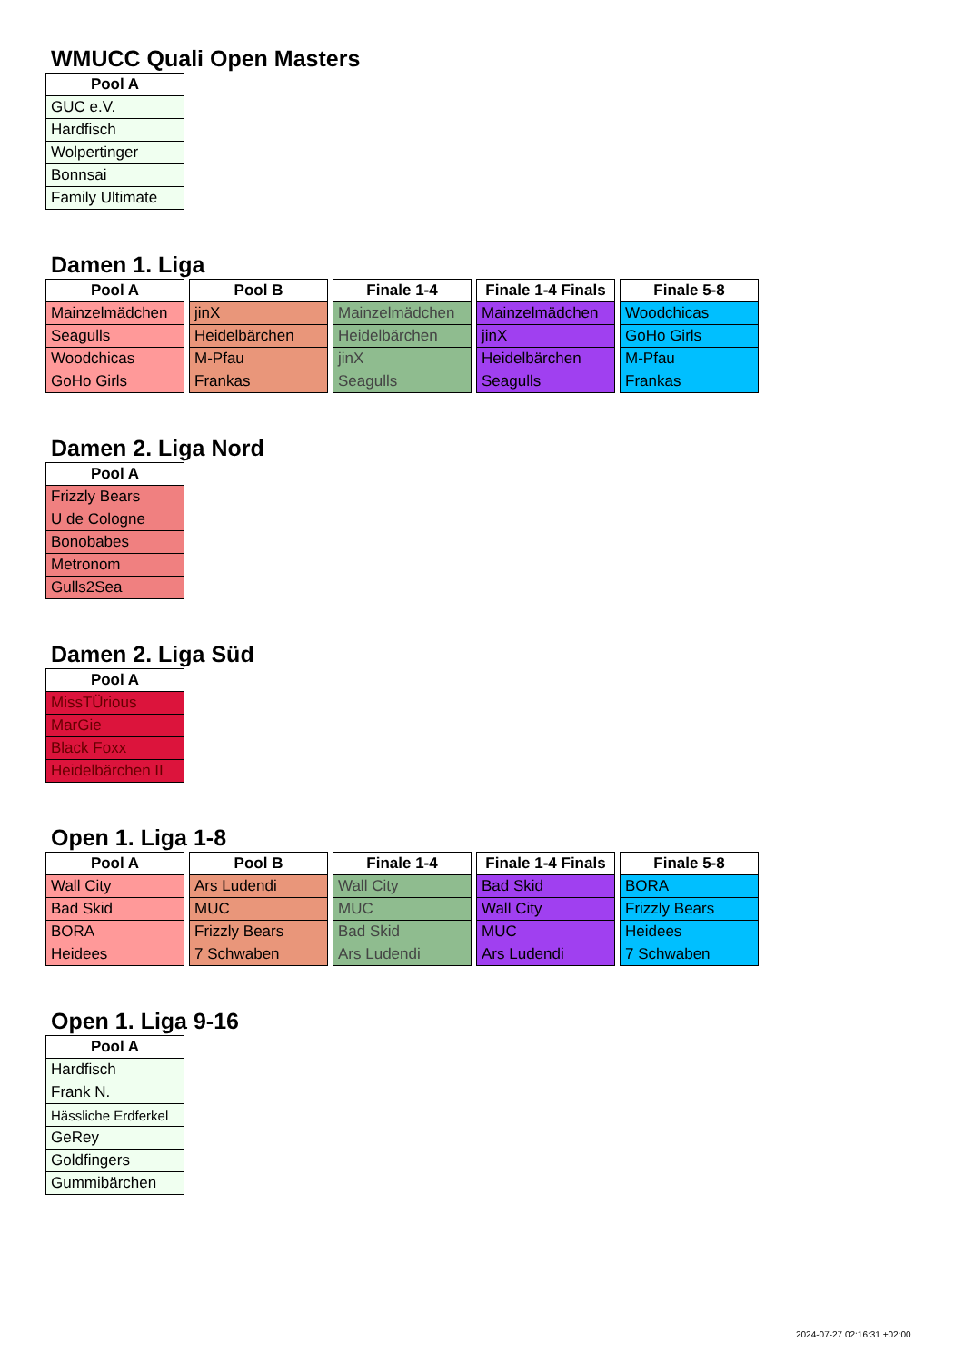WMUCC Quali Open Masters
| Pool A |
| --- |
| GUC e.V. |
| Hardfisch |
| Wolpertinger |
| Bonnsai |
| Family Ultimate |
Damen 1. Liga
| Pool A |
| --- |
| Mainzelmädchen |
| Seagulls |
| Woodchicas |
| GoHo Girls |
| Pool B |
| --- |
| jinX |
| Heidelbärchen |
| M-Pfau |
| Frankas |
| Finale 1-4 |
| --- |
| Mainzelmädchen |
| Heidelbärchen |
| jinX |
| Seagulls |
| Finale 1-4 Finals |
| --- |
| Mainzelmädchen |
| jinX |
| Heidelbärchen |
| Seagulls |
| Finale 5-8 |
| --- |
| Woodchicas |
| GoHo Girls |
| M-Pfau |
| Frankas |
Damen 2. Liga Nord
| Pool A |
| --- |
| Frizzly Bears |
| U de Cologne |
| Bonobabes |
| Metronom |
| Gulls2Sea |
Damen 2. Liga Süd
| Pool A |
| --- |
| MissTÜrious |
| MarGie |
| Black Foxx |
| Heidelbärchen II |
Open 1. Liga 1-8
| Pool A |
| --- |
| Wall City |
| Bad Skid |
| BORA |
| Heidees |
| Pool B |
| --- |
| Ars Ludendi |
| MUC |
| Frizzly Bears |
| 7 Schwaben |
| Finale 1-4 |
| --- |
| Wall City |
| MUC |
| Bad Skid |
| Ars Ludendi |
| Finale 1-4 Finals |
| --- |
| Bad Skid |
| Wall City |
| MUC |
| Ars Ludendi |
| Finale 5-8 |
| --- |
| BORA |
| Frizzly Bears |
| Heidees |
| 7 Schwaben |
Open 1. Liga 9-16
| Pool A |
| --- |
| Hardfisch |
| Frank N. |
| Hässliche Erdferkel |
| GeRey |
| Goldfingers |
| Gummibärchen |
2024-07-27 02:16:31 +02:00